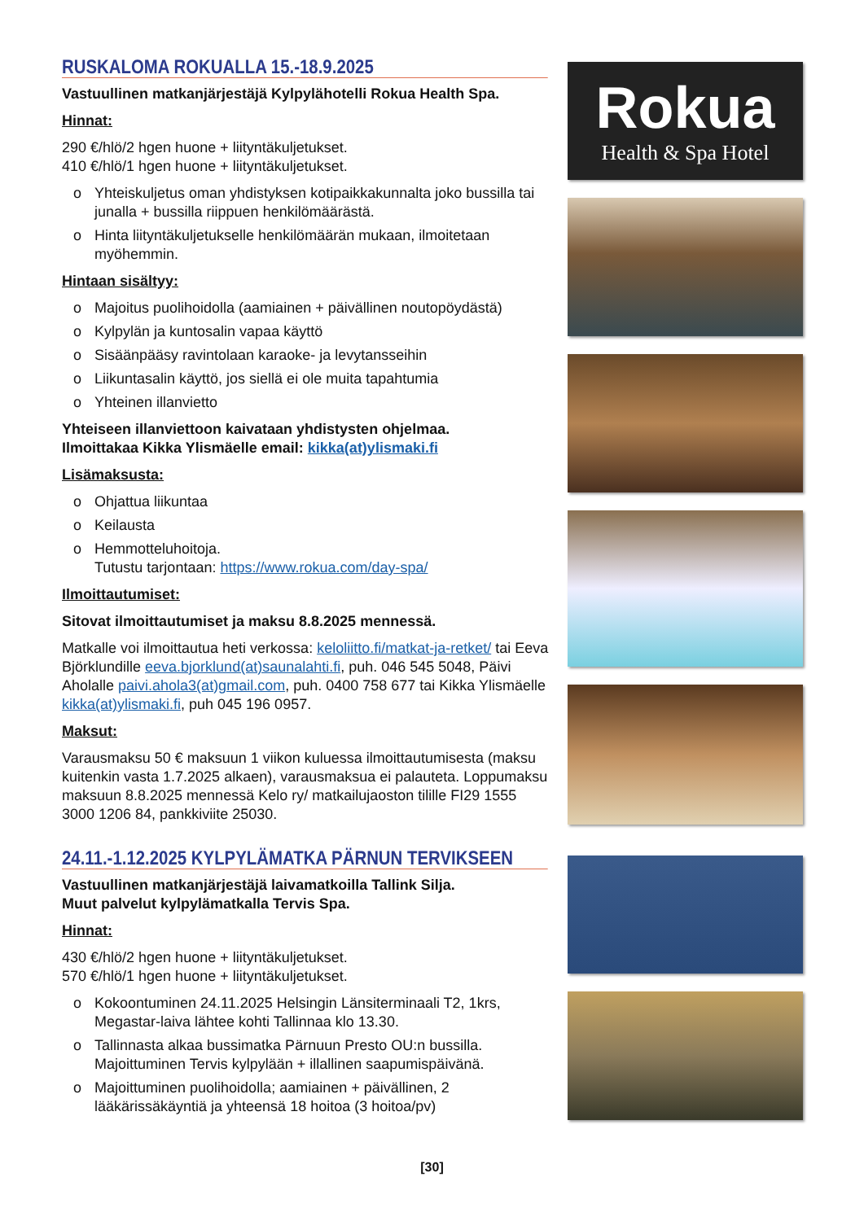RUSKALOMA ROKUALLA 15.-18.9.2025
Vastuullinen matkanjärjestäjä Kylpylähotelli Rokua Health Spa.
Hinnat:
290 €/hlö/2 hgen huone + liityntäkuljetukset.
410 €/hlö/1 hgen huone + liityntäkuljetukset.
o Yhteiskuljetus oman yhdistyksen kotipaikkakunnalta joko bussilla tai junalla + bussilla riippuen henkilömäärästä.
o Hinta liityntäkuljetukselle henkilömäärän mukaan, ilmoitetaan myöhemmin.
Hintaan sisältyy:
o Majoitus puolihoidolla (aamiainen + päivällinen noutopöydästä)
o Kylpylän ja kuntosalin vapaa käyttö
o Sisäänpääsy ravintolaan karaoke- ja levytansseihin
o Liikuntasalin käyttö, jos siellä ei ole muita tapahtumia
o Yhteinen illanvietto
Yhteiseen illanviettoon kaivataan yhdistysten ohjelmaa.
Ilmoittakaa Kikka Ylismäelle email: kikka(at)ylismaki.fi
Lisämaksusta:
o Ohjattua liikuntaa
o Keilausta
o Hemmotteluhoitoja.
Tutustu tarjontaan: https://www.rokua.com/day-spa/
Ilmoittautumiset:
Sitovat ilmoittautumiset ja maksu 8.8.2025 mennessä.
Matkalle voi ilmoittautua heti verkossa: keloliitto.fi/matkat-ja-retket/ tai Eeva Björklundille eeva.bjorklund(at)saunalahti.fi, puh. 046 545 5048, Päivi Aholalle paivi.ahola3(at)gmail.com, puh. 0400 758 677 tai Kikka Ylismäelle kikka(at)ylismaki.fi, puh 045 196 0957.
Maksut:
Varausmaksu 50 € maksuun 1 viikon kuluessa ilmoittautumisesta (maksu kuitenkin vasta 1.7.2025 alkaen), varausmaksua ei palauteta. Loppumaksu maksuun 8.8.2025 mennessä Kelo ry/ matkailujaoston tilille FI29 1555 3000 1206 84, pankkiviite 25030.
24.11.-1.12.2025 KYLPYLÄMATKA PÄRNUN TERVIKSEEN
Vastuullinen matkanjärjestäjä laivamatkoilla Tallink Silja.
Muut palvelut kylpylämatkalla Tervis Spa.
Hinnat:
430 €/hlö/2 hgen huone + liityntäkuljetukset.
570 €/hlö/1 hgen huone + liityntäkuljetukset.
o Kokoontuminen 24.11.2025 Helsingin Länsiterminaali T2, 1krs, Megastar-laiva lähtee kohti Tallinnaa klo 13.30.
o Tallinnasta alkaa bussimatka Pärnuun Presto OU:n bussilla. Majoittuminen Tervis kylpylään + illallinen saapumispäivänä.
o Majoittuminen puolihoidolla; aamiainen + päivällinen, 2 lääkärissäkäyntiä ja yhteensä 18 hoitoa (3 hoitoa/pv)
Rokua
Health & Spa Hotel
[30]